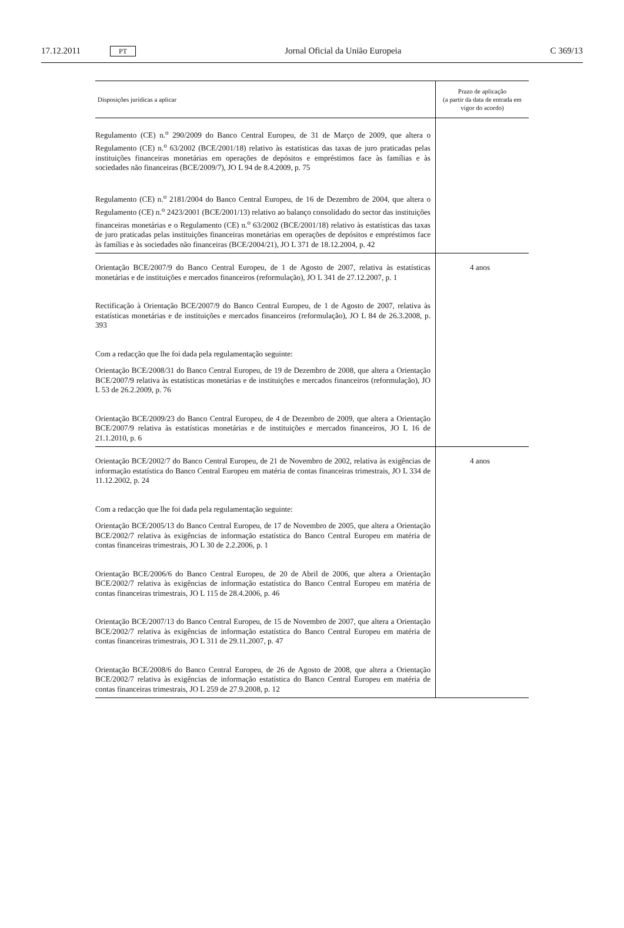17.12.2011 PT Jornal Oficial da União Europeia C 369/13
| Disposições jurídicas a aplicar | Prazo de aplicação (a partir da data de entrada em vigor do acordo) |
| --- | --- |
| Regulamento (CE) n.<sup>o</sup> 290/2009 do Banco Central Europeu, de 31 de Março de 2009, que altera o Regulamento (CE) n.<sup>o</sup> 63/2002 (BCE/2001/18) relativo às estatísticas das taxas de juro praticadas pelas instituições financeiras monetárias em operações de depósitos e empréstimos face às famílias e às sociedades não financeiras (BCE/2009/7), JO L 94 de 8.4.2009, p. 75 Regulamento (CE) n.<sup>o</sup> 2181/2004 do Banco Central Europeu, de 16 de Dezembro de 2004, que altera o Regulamento (CE) n.<sup>o</sup> 2423/2001 (BCE/2001/13) relativo ao balanço consolidado do sector das instituições financeiras monetárias e o Regulamento (CE) n.<sup>o</sup> 63/2002 (BCE/2001/18) relativo às estatísticas das taxas de juro praticadas pelas instituições financeiras monetárias em operações de depósitos e empréstimos face às famílias e às sociedades não financeiras (BCE/2004/21), JO L 371 de 18.12.2004, p. 42 | |
| Orientação BCE/2007/9 do Banco Central Europeu, de 1 de Agosto de 2007, relativa às estatísticas monetárias e de instituições e mercados financeiros (reformulação), JO L 341 de 27.12.2007, p. 1 Rectificação à Orientação BCE/2007/9 do Banco Central Europeu, de 1 de Agosto de 2007, relativa às estatísticas monetárias e de instituições e mercados financeiros (reformulação), JO L 84 de 26.3.2008, p. 393 Com a redacção que lhe foi dada pela regulamentação seguinte: Orientação BCE/2008/31 do Banco Central Europeu, de 19 de Dezembro de 2008, que altera a Orientação BCE/2007/9 relativa às estatísticas monetárias e de instituições e mercados financeiros (reformulação), JO L 53 de 26.2.2009, p. 76 Orientação BCE/2009/23 do Banco Central Europeu, de 4 de Dezembro de 2009, que altera a Orientação BCE/2007/9 relativa às estatísticas monetárias e de instituições e mercados financeiros, JO L 16 de 21.1.2010, p. 6 | 4 anos |
| Orientação BCE/2002/7 do Banco Central Europeu, de 21 de Novembro de 2002, relativa às exigências de informação estatística do Banco Central Europeu em matéria de contas financeiras trimestrais, JO L 334 de 11.12.2002, p. 24 Com a redacção que lhe foi dada pela regulamentação seguinte: Orientação BCE/2005/13 do Banco Central Europeu, de 17 de Novembro de 2005, que altera a Orientação BCE/2002/7 relativa às exigências de informação estatística do Banco Central Europeu em matéria de contas financeiras trimestrais, JO L 30 de 2.2.2006, p. 1 Orientação BCE/2006/6 do Banco Central Europeu, de 20 de Abril de 2006, que altera a Orientação BCE/2002/7 relativa às exigências de informação estatística do Banco Central Europeu em matéria de contas financeiras trimestrais, JO L 115 de 28.4.2006, p. 46 Orientação BCE/2007/13 do Banco Central Europeu, de 15 de Novembro de 2007, que altera a Orientação BCE/2002/7 relativa às exigências de informação estatística do Banco Central Europeu em matéria de contas financeiras trimestrais, JO L 311 de 29.11.2007, p. 47 Orientação BCE/2008/6 do Banco Central Europeu, de 26 de Agosto de 2008, que altera a Orientação BCE/2002/7 relativa às exigências de informação estatística do Banco Central Europeu em matéria de contas financeiras trimestrais, JO L 259 de 27.9.2008, p. 12 | 4 anos |